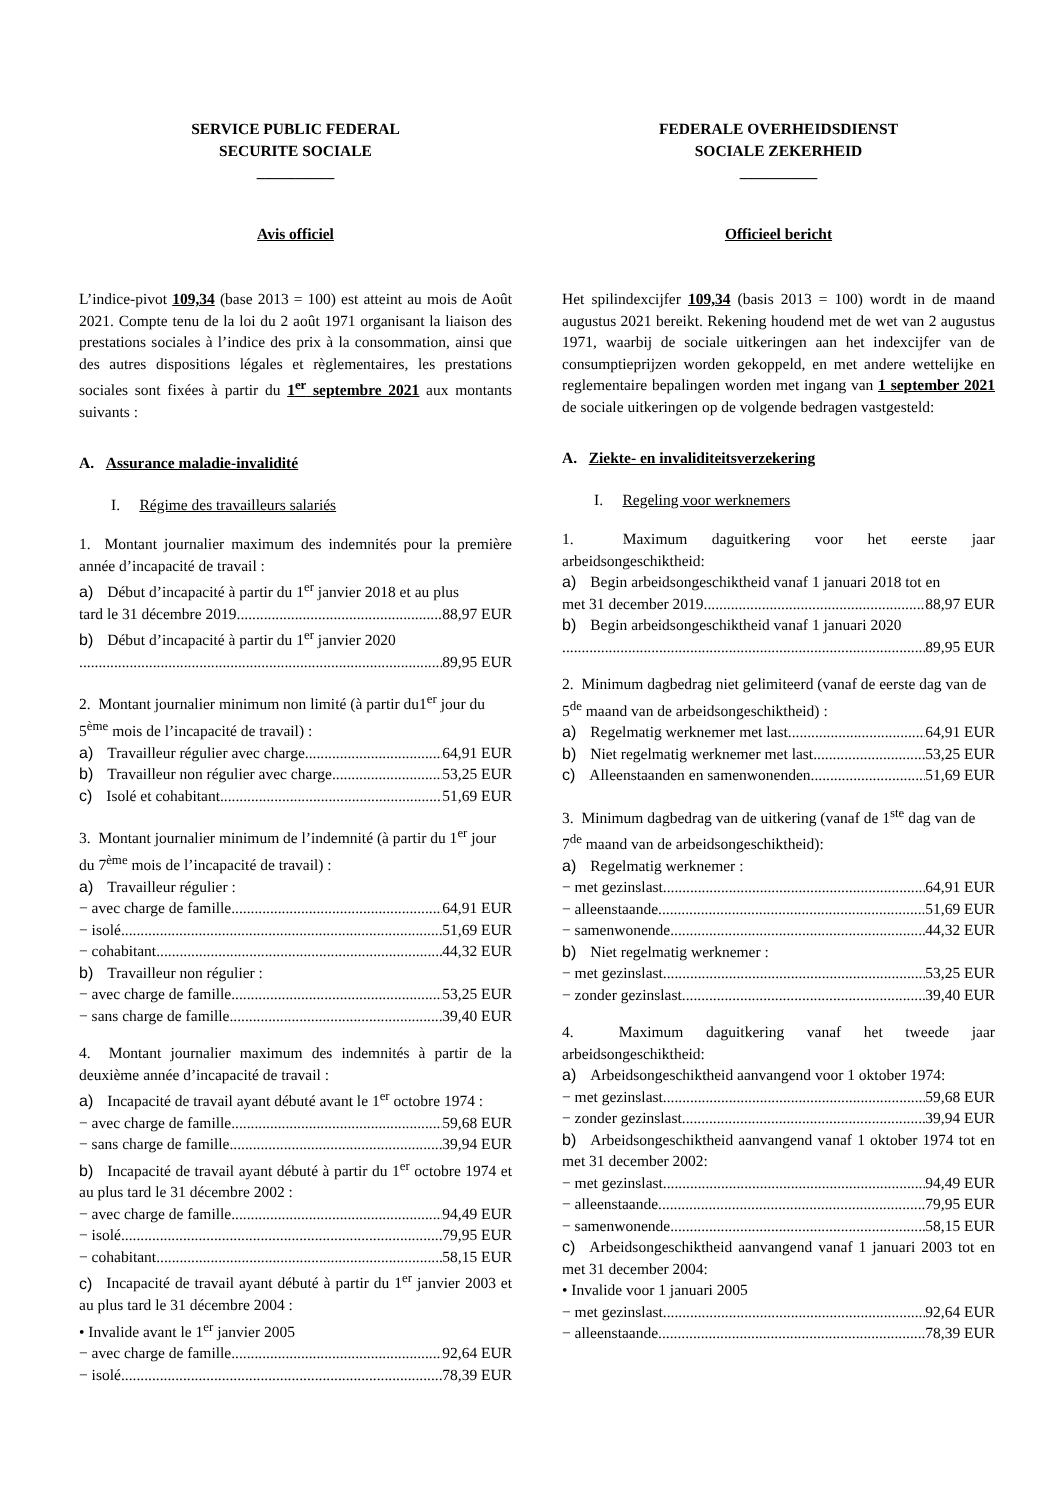SERVICE PUBLIC FEDERAL
SECURITE SOCIALE
__________
Avis officiel
L’indice-pivot 109,34 (base 2013 = 100) est atteint au mois de Août 2021. Compte tenu de la loi du 2 août 1971 organisant la liaison des prestations sociales à l’indice des prix à la consommation, ainsi que des autres dispositions légales et règlementaires, les prestations sociales sont fixées à partir du 1<sup>er</sup> septembre 2021 aux montants suivants :
A. Assurance maladie-invalidité
I. Régime des travailleurs salariés
1. Montant journalier maximum des indemnités pour la première année d’incapacité de travail :
a) Début d’incapacité à partir du 1<sup>er</sup> janvier 2018 et au plus
tard le 31 décembre 2019 88,97 EUR
b) Début d’incapacité à partir du 1<sup>er</sup> janvier 2020
89,95 EUR
2. Montant journalier minimum non limité (à partir du1<sup>er</sup> jour du 5<sup>ème</sup> mois de l’incapacité de travail) :
a) Travailleur régulier avec charge 64,91 EUR
b) Travailleur non régulier avec charge 53,25 EUR
c) Isolé et cohabitant 51,69 EUR
3. Montant journalier minimum de l’indemnité (à partir du 1<sup>er</sup> jour du 7<sup>ème</sup> mois de l’incapacité de travail) :
a) Travailleur régulier :
− avec charge de famille 64,91 EUR
− isolé 51,69 EUR
− cohabitant 44,32 EUR
b) Travailleur non régulier :
− avec charge de famille 53,25 EUR
− sans charge de famille 39,40 EUR
4. Montant journalier maximum des indemnités à partir de la deuxième année d’incapacité de travail :
a) Incapacité de travail ayant débuté avant le 1<sup>er</sup> octobre 1974 :
− avec charge de famille 59,68 EUR
− sans charge de famille 39,94 EUR
b) Incapacité de travail ayant débuté à partir du 1<sup>er</sup> octobre 1974 et au plus tard le 31 décembre 2002 :
− avec charge de famille 94,49 EUR
− isolé 79,95 EUR
− cohabitant 58,15 EUR
c) Incapacité de travail ayant débuté à partir du 1<sup>er</sup> janvier 2003 et au plus tard le 31 décembre 2004 :
• Invalide avant le 1<sup>er</sup> janvier 2005
− avec charge de famille 92,64 EUR
− isolé 78,39 EUR
FEDERALE OVERHEIDSDIENST
SOCIALE ZEKERHEID
__________
Officieel bericht
Het spilindexcijfer 109,34 (basis 2013 = 100) wordt in de maand augustus 2021 bereikt. Rekening houdend met de wet van 2 augustus 1971, waarbij de sociale uitkeringen aan het indexcijfer van de consumptieprijzen worden gekoppeld, en met andere wettelijke en reglementaire bepalingen worden met ingang van 1 september 2021 de sociale uitkeringen op de volgende bedragen vastgesteld:
A. Ziekte- en invaliditeitsverzekering
I. Regeling voor werknemers
1. Maximum daguitkering voor het eerste jaar arbeidsongeschiktheid:
a) Begin arbeidsongeschiktheid vanaf 1 januari 2018 tot en
met 31 december 2019 88,97 EUR
b) Begin arbeidsongeschiktheid vanaf 1 januari 2020
89,95 EUR
2. Minimum dagbedrag niet gelimiteerd (vanaf de eerste dag van de 5<sup>de</sup> maand van de arbeidsongeschiktheid) :
a) Regelmatig werknemer met last 64,91 EUR
b) Niet regelmatig werknemer met last 53,25 EUR
c) Alleenstaanden en samenwonenden 51,69 EUR
3. Minimum dagbedrag van de uitkering (vanaf de 1<sup>ste</sup> dag van de 7<sup>de</sup> maand van de arbeidsongeschiktheid):
a) Regelmatig werknemer :
− met gezinslast 64,91 EUR
− alleenstaande 51,69 EUR
− samenwonende 44,32 EUR
b) Niet regelmatig werknemer :
− met gezinslast 53,25 EUR
− zonder gezinslast 39,40 EUR
4. Maximum daguitkering vanaf het tweede jaar arbeidsongeschiktheid:
a) Arbeidsongeschiktheid aanvangend voor 1 oktober 1974:
− met gezinslast 59,68 EUR
− zonder gezinslast 39,94 EUR
b) Arbeidsongeschiktheid aanvangend vanaf 1 oktober 1974 tot en met 31 december 2002:
− met gezinslast 94,49 EUR
− alleenstaande 79,95 EUR
− samenwonende 58,15 EUR
c) Arbeidsongeschiktheid aanvangend vanaf 1 januari 2003 tot en met 31 december 2004:
• Invalide voor 1 januari 2005
− met gezinslast 92,64 EUR
− alleenstaande 78,39 EUR